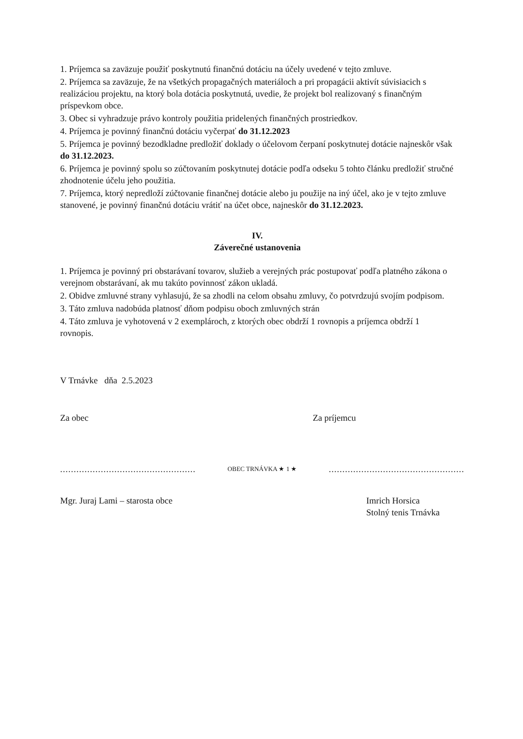1. Príjemca sa zaväzuje použiť poskytnutú finančnú dotáciu na účely uvedené v tejto zmluve.
2. Príjemca sa zaväzuje, že na všetkých propagačných materiáloch a pri propagácii aktivít súvisiacich s realizáciou projektu, na ktorý bola dotácia poskytnutá, uvedie, že projekt bol realizovaný s finančným príspevkom obce.
3. Obec si vyhradzuje právo kontroly použitia pridelených finančných prostriedkov.
4. Príjemca je povinný finančnú dotáciu vyčerpať do 31.12.2023
5. Príjemca je povinný bezodkladne predložiť doklady o účelovom čerpaní poskytnutej dotácie najneskôr však do 31.12.2023.
6. Príjemca je povinný spolu so zúčtovaním poskytnutej dotácie podľa odseku 5 tohto článku predložiť stručné zhodnotenie účelu jeho použitia.
7. Príjemca, ktorý nepredloží zúčtovanie finančnej dotácie alebo ju použije na iný účel, ako je v tejto zmluve stanovené, je povinný finančnú dotáciu vrátiť na účet obce, najneskôr do 31.12.2023.
IV.
Záverečné ustanovenia
1. Príjemca je povinný pri obstarávaní tovarov, služieb a verejných prác postupovať podľa platného zákona o verejnom obstarávaní, ak mu takúto povinnosť zákon ukladá.
2. Obidve zmluvné strany vyhlasujú, že sa zhodli na celom obsahu zmluvy, čo potvrdzujú svojím podpisom.
3. Táto zmluva nadobúda platnosť dňom podpisu oboch zmluvných strán
4. Táto zmluva je vyhotovená v 2 exemplároch, z ktorých obec obdrží 1 rovnopis a príjemca obdrží 1 rovnopis.
V Trnávke dňa 2.5.2023
Za obec Za príjemcu
.................................................. OBEC TRNÁVKA ★ 1 ★..................................................
Mgr. Juraj Lami – starosta obce Imrich Horsica
Stolný tenis Trnávka